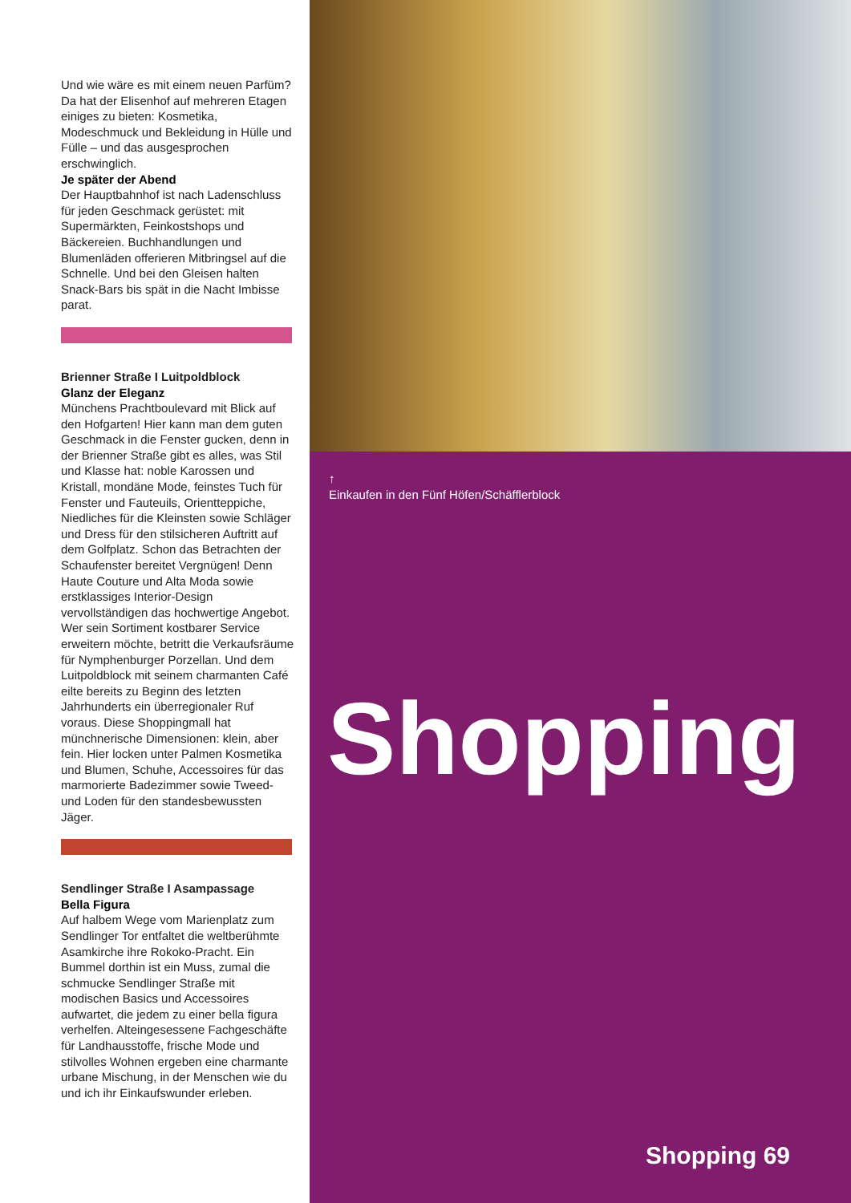Und wie wäre es mit einem neuen Parfüm? Da hat der Elisenhof auf mehreren Etagen einiges zu bieten: Kosmetika, Modeschmuck und Bekleidung in Hülle und Fülle – und das ausgesprochen erschwinglich.
Je später der Abend
Der Hauptbahnhof ist nach Ladenschluss für jeden Geschmack gerüstet: mit Supermärkten, Feinkostshops und Bäckereien. Buchhandlungen und Blumenläden offerieren Mitbringsel auf die Schnelle. Und bei den Gleisen halten Snack-Bars bis spät in die Nacht Imbisse parat.
Brienner Straße I Luitpoldblock
Glanz der Eleganz
Münchens Prachtboulevard mit Blick auf den Hofgarten! Hier kann man dem guten Geschmack in die Fenster gucken, denn in der Brienner Straße gibt es alles, was Stil und Klasse hat: noble Karossen und Kristall, mondäne Mode, feinstes Tuch für Fenster und Fauteuils, Orientteppiche, Niedliches für die Kleinsten sowie Schläger und Dress für den stilsicheren Auftritt auf dem Golfplatz. Schon das Betrachten der Schaufenster bereitet Vergnügen! Denn Haute Couture und Alta Moda sowie erstklassiges Interior-Design vervollständigen das hochwertige Angebot. Wer sein Sortiment kostbarer Service erweitern möchte, betritt die Verkaufsräume für Nymphenburger Porzellan. Und dem Luitpoldblock mit seinem charmanten Café eilte bereits zu Beginn des letzten Jahrhunderts ein überregionaler Ruf voraus. Diese Shoppingmall hat münchnerische Dimensionen: klein, aber fein. Hier locken unter Palmen Kosmetika und Blumen, Schuhe, Accessoires für das marmorierte Badezimmer sowie Tweed- und Loden für den standesbewussten Jäger.
Sendlinger Straße I Asampassage
Bella Figura
Auf halbem Wege vom Marienplatz zum Sendlinger Tor entfaltet die weltberühmte Asamkirche ihre Rokoko-Pracht. Ein Bummel dorthin ist ein Muss, zumal die schmucke Sendlinger Straße mit modischen Basics und Accessoires aufwartet, die jedem zu einer bella figura verhelfen. Alteingesessene Fachgeschäfte für Landhausstoffe, frische Mode und stilvolles Wohnen ergeben eine charmante urbane Mischung, in der Menschen wie du und ich ihr Einkaufswunder erleben.
↑
Einkaufen in den Fünf Höfen/Schäfflerblock
Shopping
Shopping 69